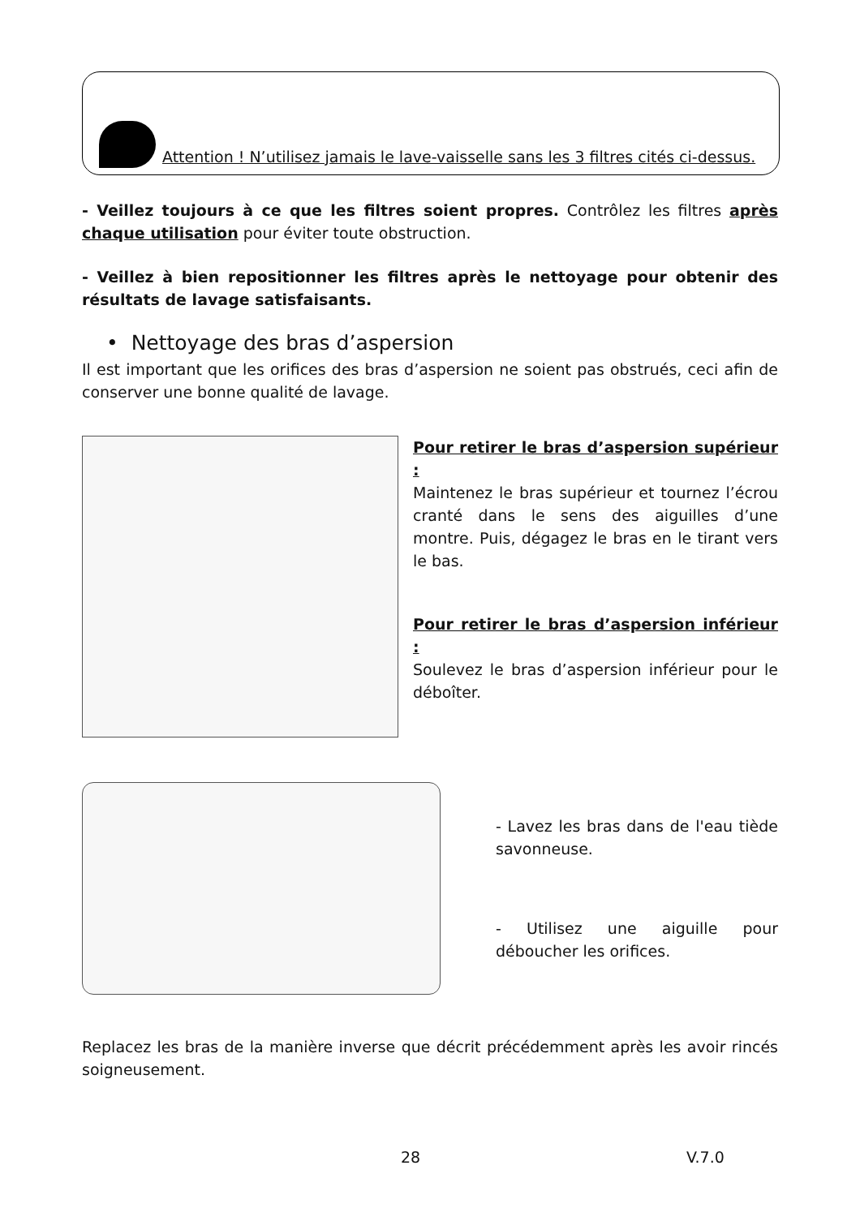Attention ! N’utilisez jamais le lave-vaisselle sans les 3 filtres cités ci-dessus.
- Veillez toujours à ce que les filtres soient propres. Contrôlez les filtres après chaque utilisation pour éviter toute obstruction.
- Veillez à bien repositionner les filtres après le nettoyage pour obtenir des résultats de lavage satisfaisants.
• Nettoyage des bras d’aspersion
Il est important que les orifices des bras d’aspersion ne soient pas obstrués, ceci afin de conserver une bonne qualité de lavage.
Pour retirer le bras d’aspersion supérieur :
Maintenez le bras supérieur et tournez l’écrou cranté dans le sens des aiguilles d’une montre. Puis, dégagez le bras en le tirant vers le bas.
Pour retirer le bras d’aspersion inférieur :
Soulevez le bras d’aspersion inférieur pour le déboîter.
- Lavez les bras dans de l'eau tiède savonneuse.
- Utilisez une aiguille pour déboucher les orifices.
Replacez les bras de la manière inverse que décrit précédemment après les avoir rincés soigneusement.
28 V.7.0